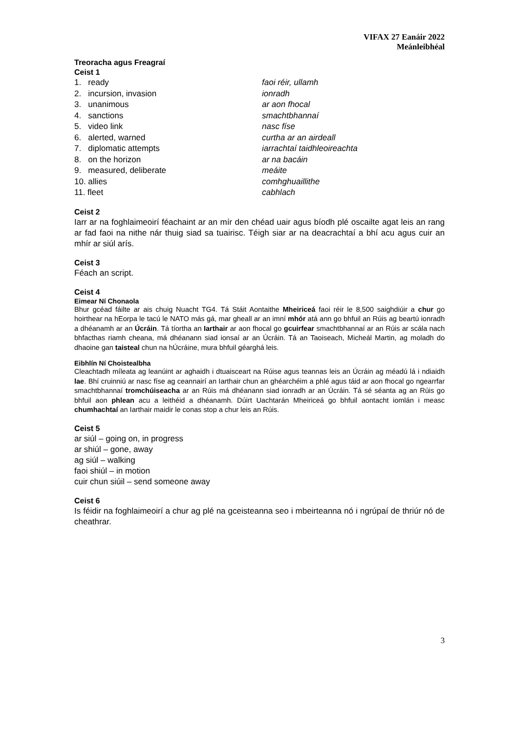VIFAX 27 Eanáir 2022
Meánleibhéal
Treoracha agus Freagraí
Ceist 1
| 1. ready | faoi réir, ullamh |
| 2. incursion, invasion | ionradh |
| 3. unanimous | ar aon fhocal |
| 4. sanctions | smachtbhannaí |
| 5. video link | nasc físe |
| 6. alerted, warned | curtha ar an airdeall |
| 7. diplomatic attempts | iarrachtaí taidhleoireachta |
| 8. on the horizon | ar na bacáin |
| 9. measured, deliberate | meáite |
| 10. allies | comhghuaillithe |
| 11. fleet | cabhlach |
Ceist 2
Iarr ar na foghlaimeoirí féachaint ar an mír den chéad uair agus bíodh plé oscailte agat leis an rang ar fad faoi na nithe nár thuig siad sa tuairisc. Téigh siar ar na deacrachtaí a bhí acu agus cuir an mhír ar siúl arís.
Ceist 3
Féach an script.
Ceist 4
Eimear Ní Chonaola
Bhur gcéad fáilte ar ais chuig Nuacht TG4. Tá Stáit Aontaithe Mheiriceá faoi réir le 8,500 saighdiúir a chur go hoirthear na hEorpa le tacú le NATO más gá, mar gheall ar an imní mhór atá ann go bhfuil an Rúis ag beartú ionradh a dhéanamh ar an Úcráin. Tá tíortha an Iarthair ar aon fhocal go gcuirfear smachtbhannaí ar an Rúis ar scála nach bhfacthas riamh cheana, má dhéanann siad ionsaí ar an Úcráin. Tá an Taoiseach, Micheál Martin, ag moladh do dhaoine gan taisteal chun na hÚcráine, mura bhfuil géarghá leis.
Eibhlín Ní Choistealbha
Cleachtadh míleata ag leanúint ar aghaidh i dtuaisceart na Rúise agus teannas leis an Úcráin ag méadú lá i ndiaidh lae. Bhí cruinniú ar nasc físe ag ceannairí an Iarthair chun an ghéarchéim a phlé agus táid ar aon fhocal go ngearrfar smachtbhannaí tromchúiseacha ar an Rúis má dhéanann siad ionradh ar an Úcráin. Tá sé séanta ag an Rúis go bhfuil aon phlean acu a leithéid a dhéanamh. Dúirt Uachtarán Mheiriceá go bhfuil aontacht iomlán i measc chumhachtaí an Iarthair maidir le conas stop a chur leis an Rúis.
Ceist 5
ar siúl – going on, in progress
ar shiúl – gone, away
ag siúl – walking
faoi shiúl – in motion
cuir chun siúil – send someone away
Ceist 6
Is féidir na foghlaimeoirí a chur ag plé na gceisteanna seo i mbeirteanna nó i ngrúpaí de thriúr nó de cheathrar.
3